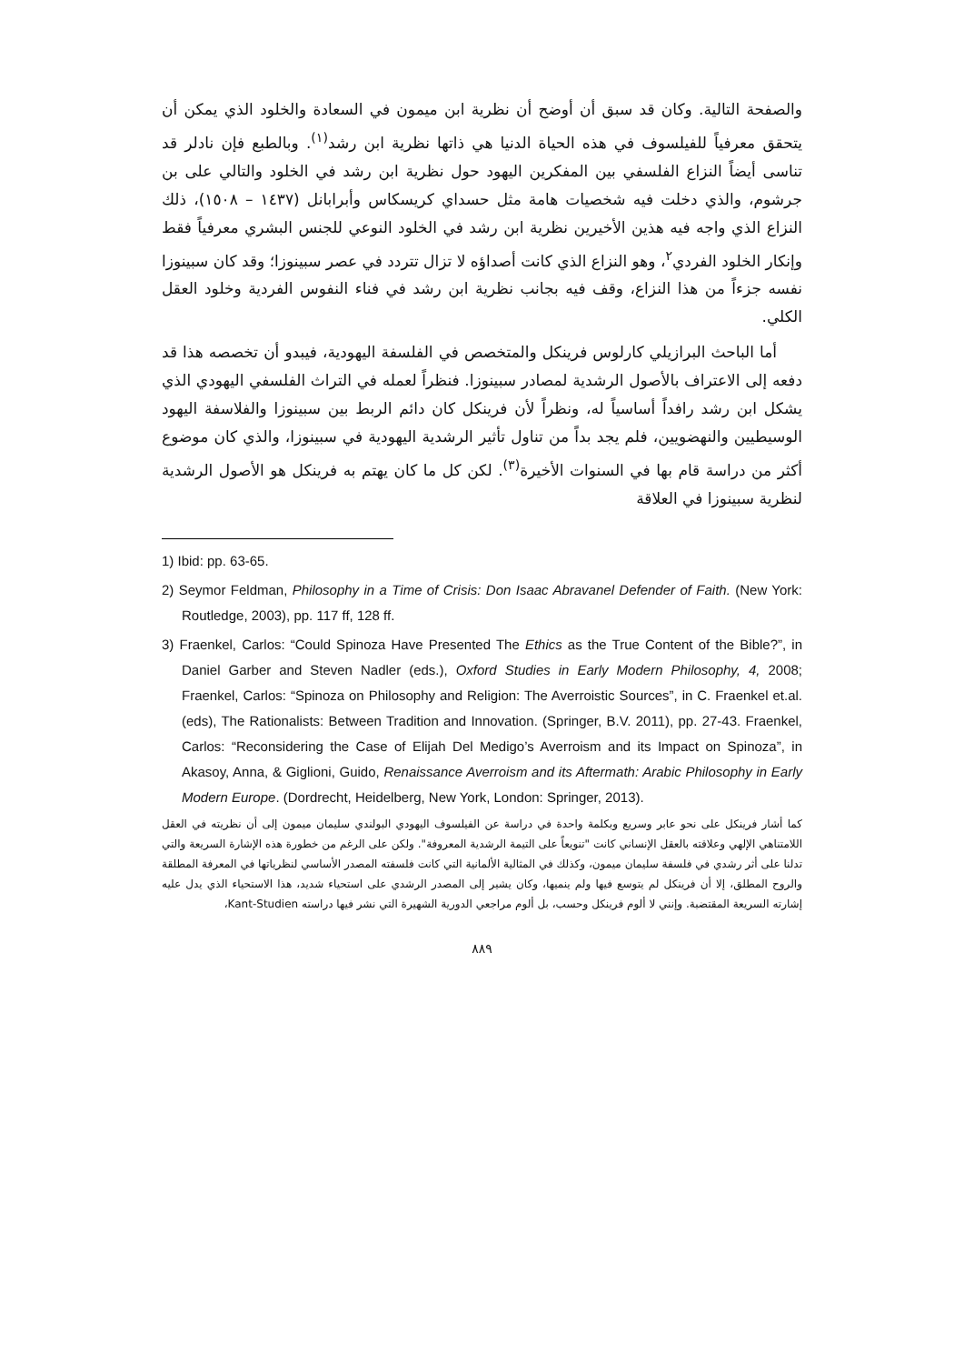والصفحة التالية. وكان قد سبق أن أوضح أن نظرية ابن ميمون في السعادة والخلود الذي يمكن أن يتحقق معرفياً للفيلسوف في هذه الحياة الدنيا هي ذاتها نظرية ابن رشد<sup>(١)</sup>. وبالطبع فإن نادلر قد تناسى أيضاً النزاع الفلسفي بين المفكرين اليهود حول نظرية ابن رشد في الخلود والتالي على بن جرشوم، والذي دخلت فيه شخصيات هامة مثل حسداي كريسكاس وأبرابانل (١٤٣٧ – ١٥٠٨)، ذلك النزاع الذي واجه فيه هذين الأخيرين نظرية ابن رشد في الخلود النوعي للجنس البشري معرفياً فقط وإنكار الخلود الفردي<sup>٢</sup>، وهو النزاع الذي كانت أصداؤه لا تزال تتردد في عصر سبينوزا؛ وقد كان سبينوزا نفسه جزءاً من هذا النزاع، وقف فيه بجانب نظرية ابن رشد في فناء النفوس الفردية وخلود العقل الكلي.
أما الباحث البرازيلي كارلوس فرينكل والمتخصص في الفلسفة اليهودية، فيبدو أن تخصصه هذا قد دفعه إلى الاعتراف بالأصول الرشدية لمصادر سبينوزا. فنظراً لعمله في التراث الفلسفي اليهودي الذي يشكل ابن رشد رافداً أساسياً له، ونظراً لأن فرينكل كان دائم الربط بين سبينوزا والفلاسفة اليهود الوسيطيين والنهضويين، فلم يجد بداً من تناول تأثير الرشدية اليهودية في سبينوزا، والذي كان موضوع أكثر من دراسة قام بها في السنوات الأخيرة<sup>(٣)</sup>. لكن كل ما كان يهتم به فرينكل هو الأصول الرشدية لنظرية سبينوزا في العلاقة
1) Ibid: pp. 63-65.
2) Seymor Feldman, Philosophy in a Time of Crisis: Don Isaac Abravanel Defender of Faith. (New York: Routledge, 2003), pp. 117 ff, 128 ff.
3) Fraenkel, Carlos: “Could Spinoza Have Presented The Ethics as the True Content of the Bible?”, in Daniel Garber and Steven Nadler (eds.), Oxford Studies in Early Modern Philosophy, 4, 2008; Fraenkel, Carlos: “Spinoza on Philosophy and Religion: The Averroistic Sources”, in C. Fraenkel et.al. (eds), The Rationalists: Between Tradition and Innovation. (Springer, B.V. 2011), pp. 27-43. Fraenkel, Carlos: “Reconsidering the Case of Elijah Del Medigo’s Averroism and its Impact on Spinoza”, in Akasoy, Anna, & Giglioni, Guido, Renaissance Averroism and its Aftermath: Arabic Philosophy in Early Modern Europe. (Dordrecht, Heidelberg, New York, London: Springer, 2013).
كما أشار فرينكل على نحو عابر وسريع وبكلمة واحدة في دراسة عن الفيلسوف اليهودي البولندي سليمان ميمون إلى أن نظريته في العقل اللامتناهي الإلهي وعلاقته بالعقل الإنساني كانت "تنويعاً على التيمة الرشدية المعروفة". ولكن على الرغم من خطورة هذه الإشارة السريعة والتي تدلنا على أثر رشدي في فلسفة سليمان ميمون، وكذلك في المثالية الألمانية التي كانت فلسفته المصدر الأساسي لنظرياتها في المعرفة المطلقة والروح المطلق، إلا أن فرينكل لم يتوسع فيها ولم ينميها، وكان يشير إلى المصدر الرشدي على استحياء شديد، هذا الاستحياء الذي يدل عليه إشارته السريعة المقتضبة. وإنني لا ألوم فرينكل وحسب، بل ألوم مراجعي الدورية الشهيرة التي نشر فيها دراسته Kant-Studien،
٨٨٩